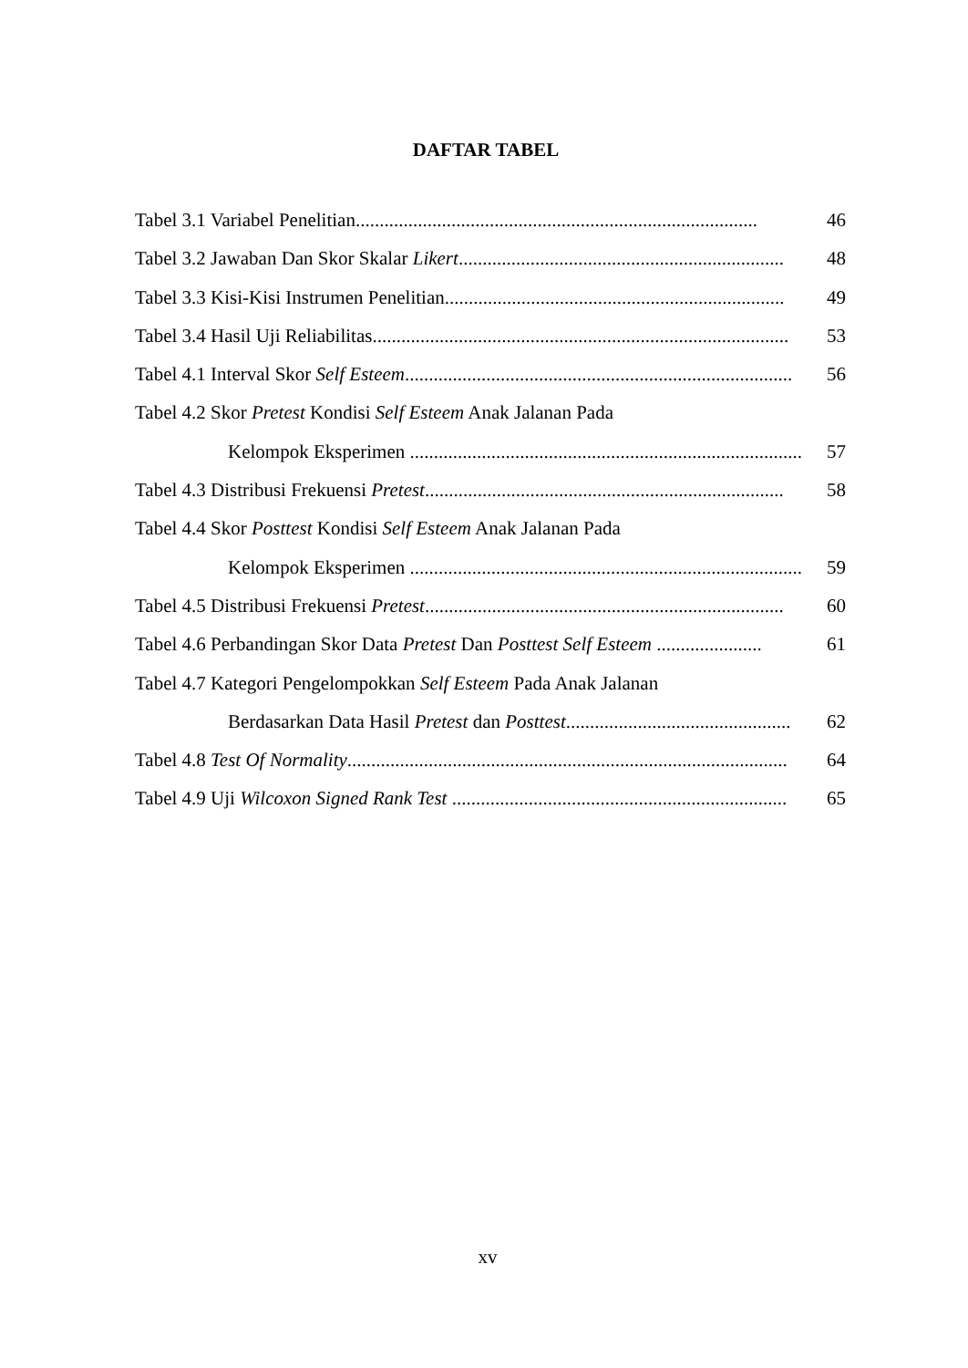DAFTAR TABEL
Tabel 3.1 Variabel Penelitian.................................................................................... 46
Tabel 3.2 Jawaban Dan Skor Skalar Likert.................................................................... 48
Tabel 3.3 Kisi-Kisi Instrumen Penelitian....................................................................... 49
Tabel 3.4 Hasil Uji Reliabilitas....................................................................................... 53
Tabel 4.1 Interval Skor Self Esteem................................................................................. 56
Tabel 4.2 Skor Pretest Kondisi Self Esteem Anak Jalanan Pada
Kelompok Eksperimen .................................................................................. 57
Tabel 4.3 Distribusi Frekuensi Pretest........................................................................... 58
Tabel 4.4 Skor Posttest Kondisi Self Esteem Anak Jalanan Pada
Kelompok Eksperimen .................................................................................. 59
Tabel 4.5 Distribusi Frekuensi Pretest........................................................................... 60
Tabel 4.6 Perbandingan Skor Data Pretest Dan Posttest Self Esteem ...................... 61
Tabel 4.7 Kategori Pengelompokkan Self Esteem Pada Anak Jalanan
Berdasarkan Data Hasil Pretest dan Posttest............................................... 62
Tabel 4.8 Test Of Normality............................................................................................ 64
Tabel 4.9 Uji Wilcoxon Signed Rank Test ...................................................................... 65
xv